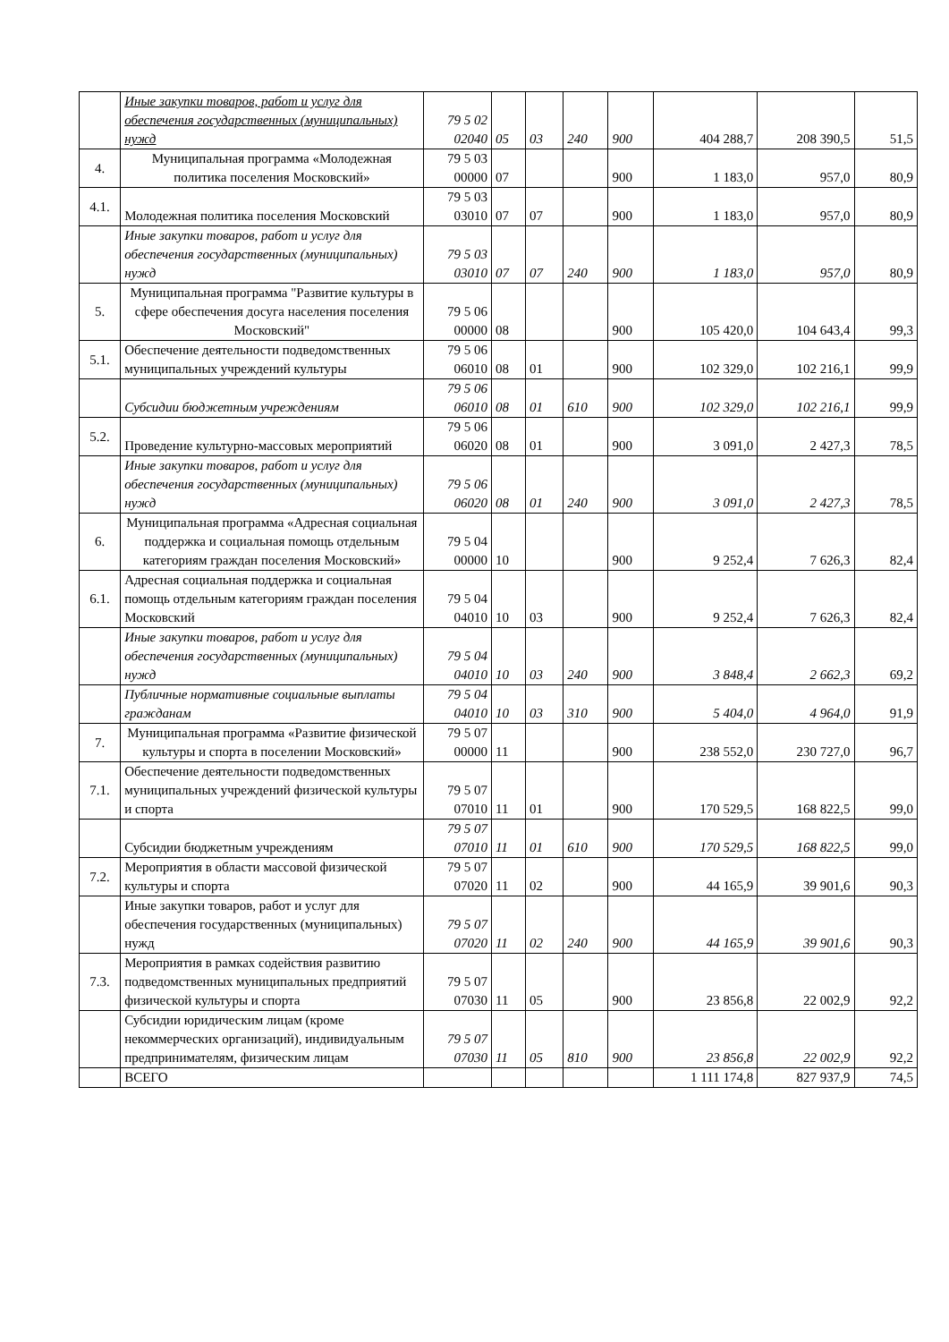| | Иные закупки товаров, работ и услуг для обеспечения государственных (муниципальных) нужд | 79 5 02 02040 | 05 | 03 | 240 | 900 | 404 288,7 | 208 390,5 | 51,5 |
| 4. | Муниципальная программа «Молодежная политика поселения Московский» | 79 5 03 00000 | 07 | | | 900 | 1 183,0 | 957,0 | 80,9 |
| 4.1. | Молодежная политика поселения Московский | 79 5 03 03010 | 07 | 07 | | 900 | 1 183,0 | 957,0 | 80,9 |
| | Иные закупки товаров, работ и услуг для обеспечения государственных (муниципальных) нужд | 79 5 03 03010 | 07 | 07 | 240 | 900 | 1 183,0 | 957,0 | 80,9 |
| 5. | Муниципальная программа "Развитие культуры в сфере обеспечения досуга населения поселения Московский" | 79 5 06 00000 | 08 | | | 900 | 105 420,0 | 104 643,4 | 99,3 |
| 5.1. | Обеспечение деятельности подведомственных муниципальных учреждений культуры | 79 5 06 06010 | 08 | 01 | | 900 | 102 329,0 | 102 216,1 | 99,9 |
| | Субсидии бюджетным учреждениям | 79 5 06 06010 | 08 | 01 | 610 | 900 | 102 329,0 | 102 216,1 | 99,9 |
| 5.2. | Проведение культурно-массовых мероприятий | 79 5 06 06020 | 08 | 01 | | 900 | 3 091,0 | 2 427,3 | 78,5 |
| | Иные закупки товаров, работ и услуг для обеспечения государственных (муниципальных) нужд | 79 5 06 06020 | 08 | 01 | 240 | 900 | 3 091,0 | 2 427,3 | 78,5 |
| 6. | Муниципальная программа «Адресная социальная поддержка и социальная помощь отдельным категориям граждан поселения Московский» | 79 5 04 00000 | 10 | | | 900 | 9 252,4 | 7 626,3 | 82,4 |
| 6.1. | Адресная социальная поддержка и социальная помощь отдельным категориям граждан поселения Московский | 79 5 04 04010 | 10 | 03 | | 900 | 9 252,4 | 7 626,3 | 82,4 |
| | Иные закупки товаров, работ и услуг для обеспечения государственных (муниципальных) нужд | 79 5 04 04010 | 10 | 03 | 240 | 900 | 3 848,4 | 2 662,3 | 69,2 |
| | Публичные нормативные социальные выплаты гражданам | 79 5 04 04010 | 10 | 03 | 310 | 900 | 5 404,0 | 4 964,0 | 91,9 |
| 7. | Муниципальная программа «Развитие физической культуры и спорта в поселении Московский» | 79 5 07 00000 | 11 | | | 900 | 238 552,0 | 230 727,0 | 96,7 |
| 7.1. | Обеспечение деятельности подведомственных муниципальных учреждений физической культуры и спорта | 79 5 07 07010 | 11 | 01 | | 900 | 170 529,5 | 168 822,5 | 99,0 |
| | Субсидии бюджетным учреждениям | 79 5 07 07010 | 11 | 01 | 610 | 900 | 170 529,5 | 168 822,5 | 99,0 |
| 7.2. | Мероприятия в области массовой физической культуры и спорта | 79 5 07 07020 | 11 | 02 | | 900 | 44 165,9 | 39 901,6 | 90,3 |
| | Иные закупки товаров, работ и услуг для обеспечения государственных (муниципальных) нужд | 79 5 07 07020 | 11 | 02 | 240 | 900 | 44 165,9 | 39 901,6 | 90,3 |
| 7.3. | Мероприятия в рамках содействия развитию подведомственных муниципальных предприятий физической культуры и спорта | 79 5 07 07030 | 11 | 05 | | 900 | 23 856,8 | 22 002,9 | 92,2 |
| | Субсидии юридическим лицам (кроме некоммерческих организаций), индивидуальным предпринимателям, физическим лицам | 79 5 07 07030 | 11 | 05 | 810 | 900 | 23 856,8 | 22 002,9 | 92,2 |
| | ВСЕГО | | | | | | 1 111 174,8 | 827 937,9 | 74,5 |